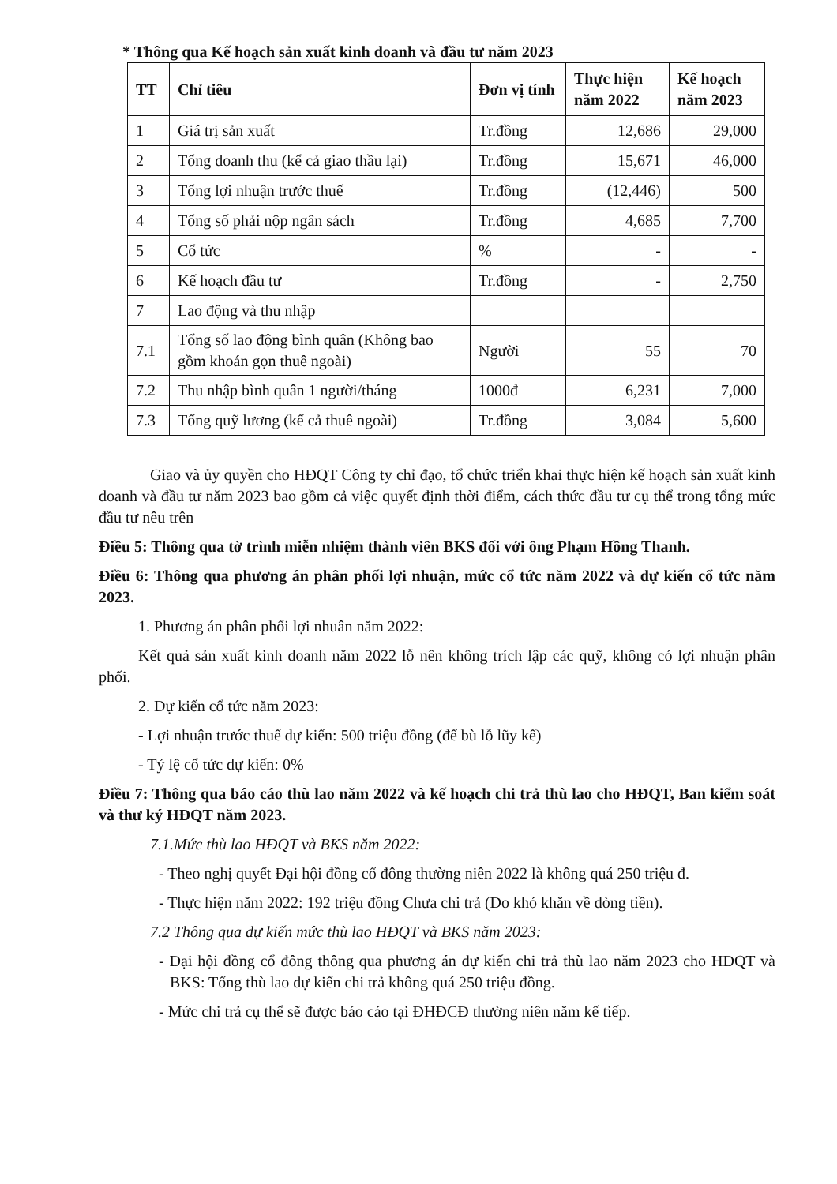* Thông qua Kế hoạch sản xuất kinh doanh và đầu tư năm 2023
| TT | Chỉ tiêu | Đơn vị tính | Thực hiện năm 2022 | Kế hoạch năm 2023 |
| --- | --- | --- | --- | --- |
| 1 | Giá trị sản xuất | Tr.đồng | 12,686 | 29,000 |
| 2 | Tổng doanh thu (kể cả giao thầu lại) | Tr.đồng | 15,671 | 46,000 |
| 3 | Tổng lợi nhuận trước thuế | Tr.đồng | (12,446) | 500 |
| 4 | Tổng số phải nộp ngân sách | Tr.đồng | 4,685 | 7,700 |
| 5 | Cổ tức | % | - | - |
| 6 | Kế hoạch đầu tư | Tr.đồng | - | 2,750 |
| 7 | Lao động và thu nhập | | | |
| 7.1 | Tổng số lao động bình quân (Không bao gồm khoán gọn thuê ngoài) | Người | 55 | 70 |
| 7.2 | Thu nhập bình quân 1 người/tháng | 1000đ | 6,231 | 7,000 |
| 7.3 | Tổng quỹ lương (kể cả thuê ngoài) | Tr.đồng | 3,084 | 5,600 |
Giao và ủy quyền cho HĐQT Công ty chỉ đạo, tổ chức triển khai thực hiện kế hoạch sản xuất kinh doanh và đầu tư năm 2023 bao gồm cả việc quyết định thời điểm, cách thức đầu tư cụ thể trong tổng mức đầu tư nêu trên
Điều 5: Thông qua tờ trình miễn nhiệm thành viên BKS đối với ông Phạm Hồng Thanh.
Điều 6: Thông qua phương án phân phối lợi nhuận, mức cổ tức năm 2022 và dự kiến cổ tức năm 2023.
1. Phương án phân phối lợi nhuân năm 2022:
Kết quả sản xuất kinh doanh năm 2022 lỗ nên không trích lập các quỹ, không có lợi nhuận phân phối.
2. Dự kiến cổ tức năm 2023:
- Lợi nhuận trước thuế dự kiến: 500 triệu đồng (để bù lỗ lũy kế)
- Tỷ lệ cổ tức dự kiến: 0%
Điều 7: Thông qua báo cáo thù lao năm 2022 và kế hoạch chi trả thù lao cho HĐQT, Ban kiểm soát và thư ký HĐQT năm 2023.
7.1.Mức thù lao HĐQT và BKS năm 2022:
- Theo nghị quyết Đại hội đồng cổ đông thường niên 2022 là không quá 250 triệu đ.
- Thực hiện năm 2022: 192 triệu đồng Chưa chi trả (Do khó khăn về dòng tiền).
7.2 Thông qua dự kiến mức thù lao HĐQT và BKS năm 2023:
- Đại hội đồng cổ đông thông qua phương án dự kiến chi trả thù lao năm 2023 cho HĐQT và BKS: Tổng thù lao dự kiến chi trả không quá 250 triệu đồng.
- Mức chi trả cụ thể sẽ được báo cáo tại ĐHĐCĐ thường niên năm kế tiếp.